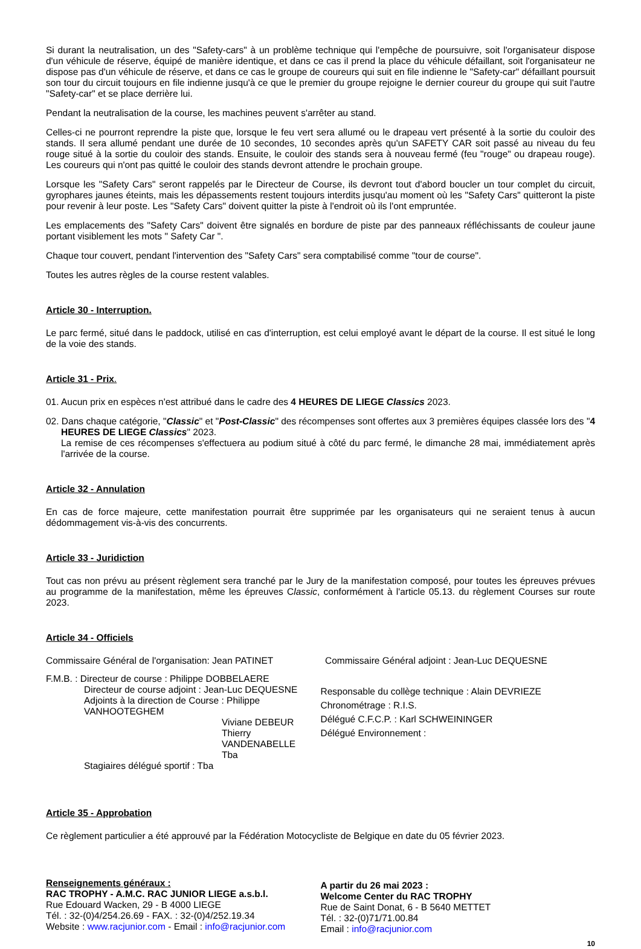Si durant la neutralisation, un des "Safety-cars" à un problème technique qui l'empêche de poursuivre, soit l'organisateur dispose d'un véhicule de réserve, équipé de manière identique, et dans ce cas il prend la place du véhicule défaillant, soit l'organisateur ne dispose pas d'un véhicule de réserve, et dans ce cas le groupe de coureurs qui suit en file indienne le "Safety-car" défaillant poursuit son tour du circuit toujours en file indienne jusqu'à ce que le premier du groupe rejoigne le dernier coureur du groupe qui suit l'autre "Safety-car" et se place derrière lui.
Pendant la neutralisation de la course, les machines peuvent s'arrêter au stand.
Celles-ci ne pourront reprendre la piste que, lorsque le feu vert sera allumé ou le drapeau vert présenté à la sortie du couloir des stands. Il sera allumé pendant une durée de 10 secondes, 10 secondes après qu'un SAFETY CAR soit passé au niveau du feu rouge situé à la sortie du couloir des stands. Ensuite, le couloir des stands sera à nouveau fermé (feu "rouge" ou drapeau rouge). Les coureurs qui n'ont pas quitté le couloir des stands devront attendre le prochain groupe.
Lorsque les "Safety Cars" seront rappelés par le Directeur de Course, ils devront tout d'abord boucler un tour complet du circuit, gyrophares jaunes éteints, mais les dépassements restent toujours interdits jusqu'au moment où les "Safety Cars" quitteront la piste pour revenir à leur poste. Les "Safety Cars" doivent quitter la piste à l'endroit où ils l'ont empruntée.
Les emplacements des "Safety Cars" doivent être signalés en bordure de piste par des panneaux réfléchissants de couleur jaune portant visiblement les mots " Safety Car ".
Chaque tour couvert, pendant l'intervention des "Safety Cars" sera comptabilisé comme "tour de course".
Toutes les autres règles de la course restent valables.
Article 30 - Interruption.
Le parc fermé, situé dans le paddock, utilisé en cas d'interruption, est celui employé avant le départ de la course. Il est situé le long de la voie des stands.
Article 31 - Prix.
01. Aucun prix en espèces n'est attribué dans le cadre des 4 HEURES DE LIEGE Classics 2023.
02. Dans chaque catégorie, "Classic" et "Post-Classic" des récompenses sont offertes aux 3 premières équipes classée lors des "4 HEURES DE LIEGE Classics" 2023.
La remise de ces récompenses s'effectuera au podium situé à côté du parc fermé, le dimanche 28 mai, immédiatement après l'arrivée de la course.
Article 32 - Annulation
En cas de force majeure, cette manifestation pourrait être supprimée par les organisateurs qui ne seraient tenus à aucun dédommagement vis-à-vis des concurrents.
Article 33 - Juridiction
Tout cas non prévu au présent règlement sera tranché par le Jury de la manifestation composé, pour toutes les épreuves prévues au programme de la manifestation, même les épreuves Classic, conformément à l'article 05.13. du règlement Courses sur route 2023.
Article 34 - Officiels
Commissaire Général de l'organisation: Jean PATINET
Commissaire Général adjoint : Jean-Luc DEQUESNE
F.M.B. : Directeur de course : Philippe DOBBELAERE
Directeur de course adjoint : Jean-Luc DEQUESNE
Adjoints à la direction de Course : Philippe VANHOOTEGHEM
Viviane DEBEUR
Thierry VANDENABELLE
Tba
Stagiaires délégué sportif : Tba
Responsable du collège technique : Alain DEVRIEZE
Chronométrage : R.I.S.
Délégué C.F.C.P. : Karl SCHWEININGER
Délégué Environnement :
Article 35 - Approbation
Ce règlement particulier a été approuvé par la Fédération Motocycliste de Belgique en date du 05 février 2023.
Renseignements généraux :
RAC TROPHY - A.M.C. RAC JUNIOR LIEGE a.s.b.l.
Rue Edouard Wacken, 29 - B 4000 LIEGE
Tél. : 32-(0)4/254.26.69 - FAX. : 32-(0)4/252.19.34
Website : www.racjunior.com - Email : info@racjunior.com
A partir du 26 mai 2023 :
Welcome Center du RAC TROPHY
Rue de Saint Donat, 6 - B 5640 METTET
Tél. : 32-(0)71/71.00.84
Email : info@racjunior.com
10